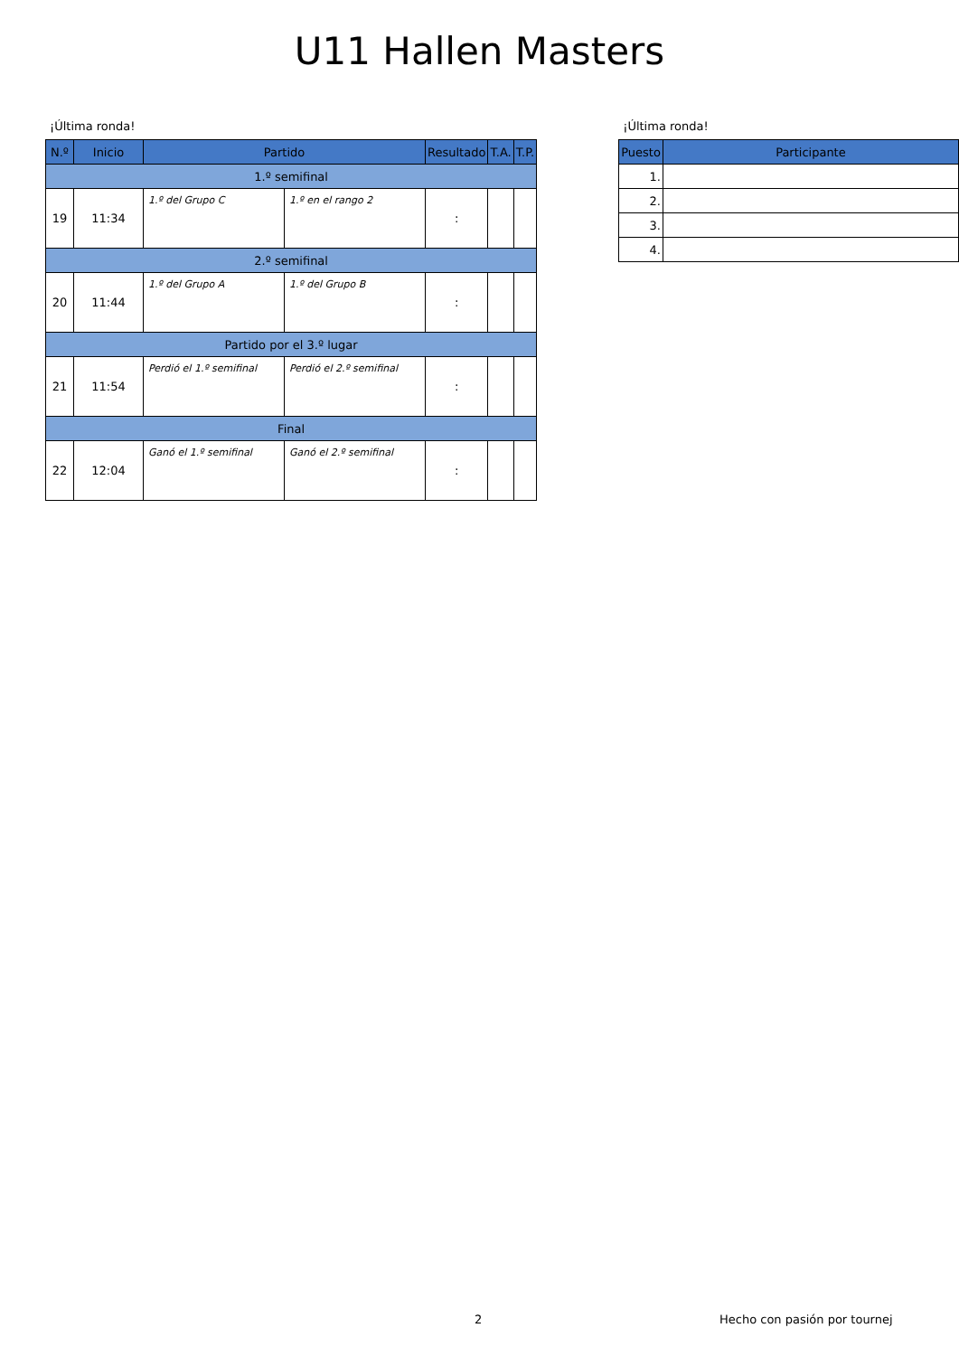U11 Hallen Masters
¡Última ronda!
| N.º | Inicio | Partido | | Resultado | T.A. | T.P. |
| --- | --- | --- | --- | --- | --- | --- |
| 1.º semifinal | | | | | | |
| 19 | 11:34 | 1.º del Grupo C | 1.º en el rango 2 | : | | |
| 2.º semifinal | | | | | | |
| 20 | 11:44 | 1.º del Grupo A | 1.º del Grupo B | : | | |
| Partido por el 3.º lugar | | | | | | |
| 21 | 11:54 | Perdió el 1.º semifinal | Perdió el 2.º semifinal | : | | |
| Final | | | | | | |
| 22 | 12:04 | Ganó el 1.º semifinal | Ganó el 2.º semifinal | : | | |
¡Última ronda!
| Puesto | Participante |
| --- | --- |
| 1. | |
| 2. | |
| 3. | |
| 4. | |
2 Hecho con pasión por tournej